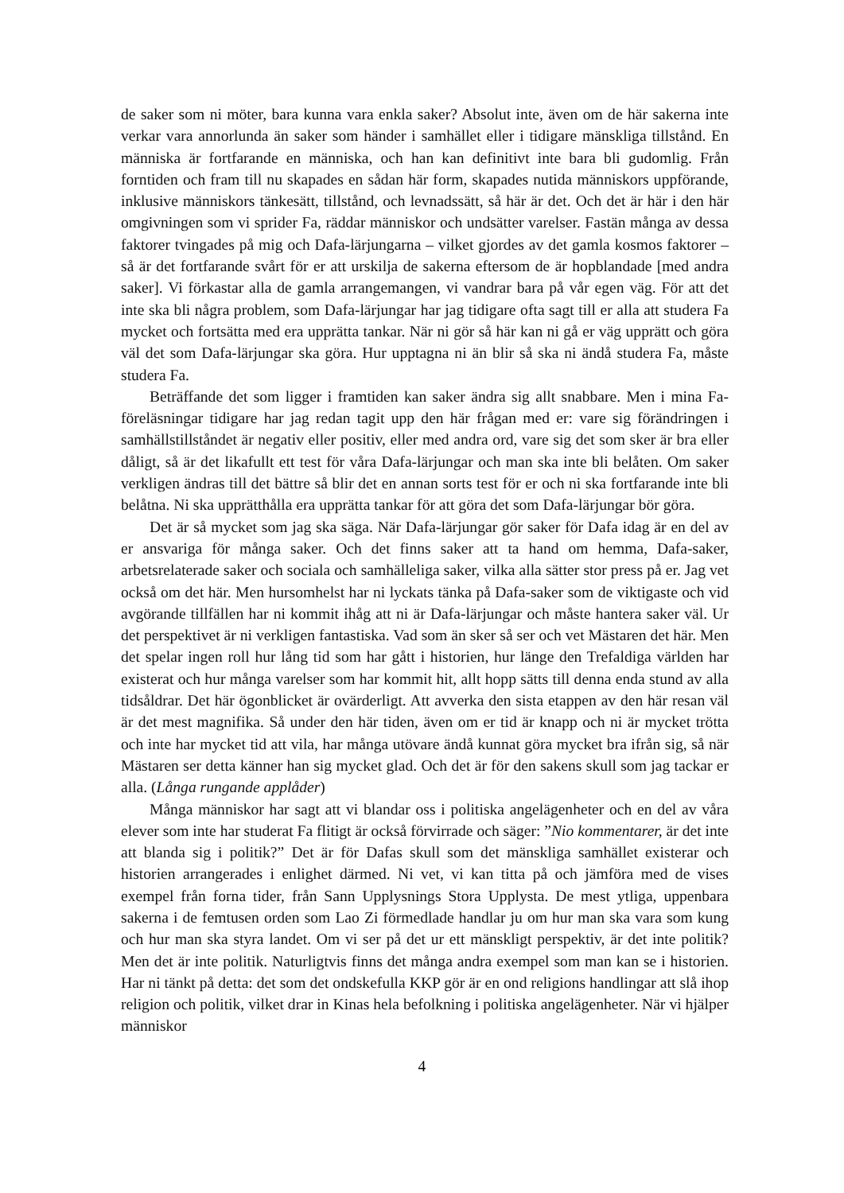de saker som ni möter, bara kunna vara enkla saker? Absolut inte, även om de här sakerna inte verkar vara annorlunda än saker som händer i samhället eller i tidigare mänskliga tillstånd. En människa är fortfarande en människa, och han kan definitivt inte bara bli gudomlig. Från forntiden och fram till nu skapades en sådan här form, skapades nutida människors uppförande, inklusive människors tänkesätt, tillstånd, och levnadssätt, så här är det. Och det är här i den här omgivningen som vi sprider Fa, räddar människor och undsätter varelser. Fastän många av dessa faktorer tvingades på mig och Dafa-lärjungarna – vilket gjordes av det gamla kosmos faktorer – så är det fortfarande svårt för er att urskilja de sakerna eftersom de är hopblandade [med andra saker]. Vi förkastar alla de gamla arrangemangen, vi vandrar bara på vår egen väg. För att det inte ska bli några problem, som Dafa-lärjungar har jag tidigare ofta sagt till er alla att studera Fa mycket och fortsätta med era upprätta tankar. När ni gör så här kan ni gå er väg upprätt och göra väl det som Dafa-lärjungar ska göra. Hur upptagna ni än blir så ska ni ändå studera Fa, måste studera Fa.
Beträffande det som ligger i framtiden kan saker ändra sig allt snabbare. Men i mina Fa-föreläsningar tidigare har jag redan tagit upp den här frågan med er: vare sig förändringen i samhällstillståndet är negativ eller positiv, eller med andra ord, vare sig det som sker är bra eller dåligt, så är det likafullt ett test för våra Dafa-lärjungar och man ska inte bli belåten. Om saker verkligen ändras till det bättre så blir det en annan sorts test för er och ni ska fortfarande inte bli belåtna. Ni ska upprätthålla era upprätta tankar för att göra det som Dafa-lärjungar bör göra.
Det är så mycket som jag ska säga. När Dafa-lärjungar gör saker för Dafa idag är en del av er ansvariga för många saker. Och det finns saker att ta hand om hemma, Dafa-saker, arbetsrelaterade saker och sociala och samhälleliga saker, vilka alla sätter stor press på er. Jag vet också om det här. Men hursomhelst har ni lyckats tänka på Dafa-saker som de viktigaste och vid avgörande tillfällen har ni kommit ihåg att ni är Dafa-lärjungar och måste hantera saker väl. Ur det perspektivet är ni verkligen fantastiska. Vad som än sker så ser och vet Mästaren det här. Men det spelar ingen roll hur lång tid som har gått i historien, hur länge den Trefaldiga världen har existerat och hur många varelser som har kommit hit, allt hopp sätts till denna enda stund av alla tidsåldrar. Det här ögonblicket är ovärderligt. Att avverka den sista etappen av den här resan väl är det mest magnifika. Så under den här tiden, även om er tid är knapp och ni är mycket trötta och inte har mycket tid att vila, har många utövare ändå kunnat göra mycket bra ifrån sig, så när Mästaren ser detta känner han sig mycket glad. Och det är för den sakens skull som jag tackar er alla. (Långa rungande applåder)
Många människor har sagt att vi blandar oss i politiska angelägenheter och en del av våra elever som inte har studerat Fa flitigt är också förvirrade och säger: ”Nio kommentarer, är det inte att blanda sig i politik?” Det är för Dafas skull som det mänskliga samhället existerar och historien arrangerades i enlighet därmed. Ni vet, vi kan titta på och jämföra med de vises exempel från forna tider, från Sann Upplysnings Stora Upplysta. De mest ytliga, uppenbara sakerna i de femtusen orden som Lao Zi förmedlade handlar ju om hur man ska vara som kung och hur man ska styra landet. Om vi ser på det ur ett mänskligt perspektiv, är det inte politik? Men det är inte politik. Naturligtvis finns det många andra exempel som man kan se i historien. Har ni tänkt på detta: det som det ondskefulla KKP gör är en ond religions handlingar att slå ihop religion och politik, vilket drar in Kinas hela befolkning i politiska angelägenheter. När vi hjälper människor
4